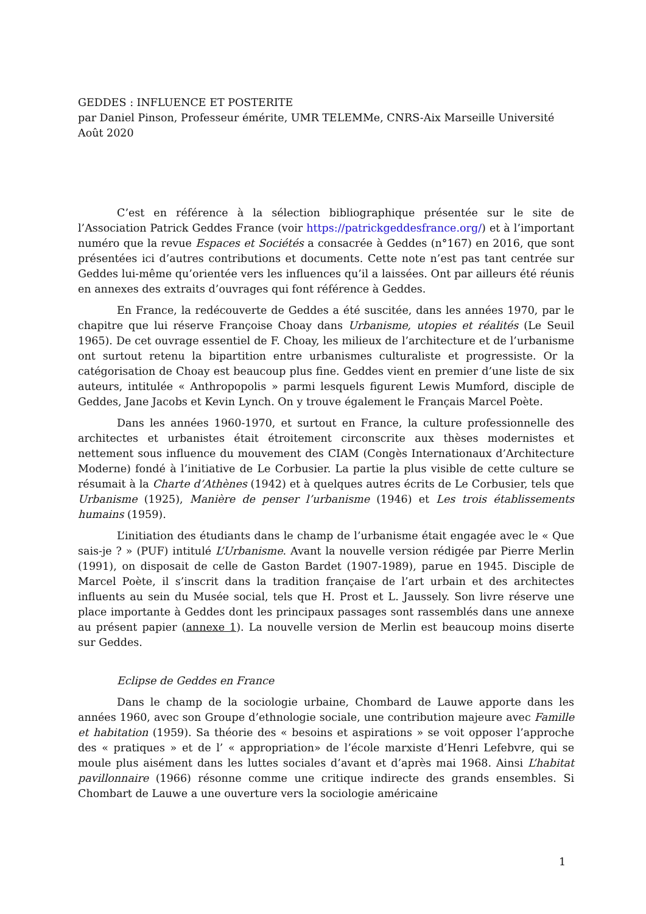GEDDES : INFLUENCE ET POSTERITE
par Daniel Pinson, Professeur émérite, UMR TELEMMe, CNRS-Aix Marseille Université
Août 2020
C’est en référence à la sélection bibliographique présentée sur le site de l’Association Patrick Geddes France (voir https://patrickgeddesfrance.org/) et à l’important numéro que la revue Espaces et Sociétés a consacrée à Geddes (n°167) en 2016, que sont présentées ici d’autres contributions et documents. Cette note n’est pas tant centrée sur Geddes lui-même qu’orientée vers les influences qu’il a laissées. Ont par ailleurs été réunis en annexes des extraits d’ouvrages qui font référence à Geddes.
En France, la redécouverte de Geddes a été suscitée, dans les années 1970, par le chapitre que lui réserve Françoise Choay dans Urbanisme, utopies et réalités (Le Seuil 1965). De cet ouvrage essentiel de F. Choay, les milieux de l’architecture et de l’urbanisme ont surtout retenu la bipartition entre urbanismes culturaliste et progressiste. Or la catégorisation de Choay est beaucoup plus fine. Geddes vient en premier d’une liste de six auteurs, intitulée « Anthropopolis » parmi lesquels figurent Lewis Mumford, disciple de Geddes, Jane Jacobs et Kevin Lynch. On y trouve également le Français Marcel Poète.
Dans les années 1960-1970, et surtout en France, la culture professionnelle des architectes et urbanistes était étroitement circonscrite aux thèses modernistes et nettement sous influence du mouvement des CIAM (Congès Internationaux d’Architecture Moderne) fondé à l’initiative de Le Corbusier. La partie la plus visible de cette culture se résumait à la Charte d’Athènes (1942) et à quelques autres écrits de Le Corbusier, tels que Urbanisme (1925), Manière de penser l’urbanisme (1946) et Les trois établissements humains (1959).
L’initiation des étudiants dans le champ de l’urbanisme était engagée avec le « Que sais-je ? » (PUF) intitulé L’Urbanisme. Avant la nouvelle version rédigée par Pierre Merlin (1991), on disposait de celle de Gaston Bardet (1907-1989), parue en 1945. Disciple de Marcel Poète, il s’inscrit dans la tradition française de l’art urbain et des architectes influents au sein du Musée social, tels que H. Prost et L. Jaussely. Son livre réserve une place importante à Geddes dont les principaux passages sont rassemblés dans une annexe au présent papier (annexe 1). La nouvelle version de Merlin est beaucoup moins diserte sur Geddes.
Eclipse de Geddes en France
Dans le champ de la sociologie urbaine, Chombard de Lauwe apporte dans les années 1960, avec son Groupe d’ethnologie sociale, une contribution majeure avec Famille et habitation (1959). Sa théorie des « besoins et aspirations » se voit opposer l’approche des « pratiques » et de l’ « appropriation» de l’école marxiste d’Henri Lefebvre, qui se moule plus aisément dans les luttes sociales d’avant et d’après mai 1968. Ainsi L’habitat pavillonnaire (1966) résonne comme une critique indirecte des grands ensembles. Si Chombart de Lauwe a une ouverture vers la sociologie américaine
1